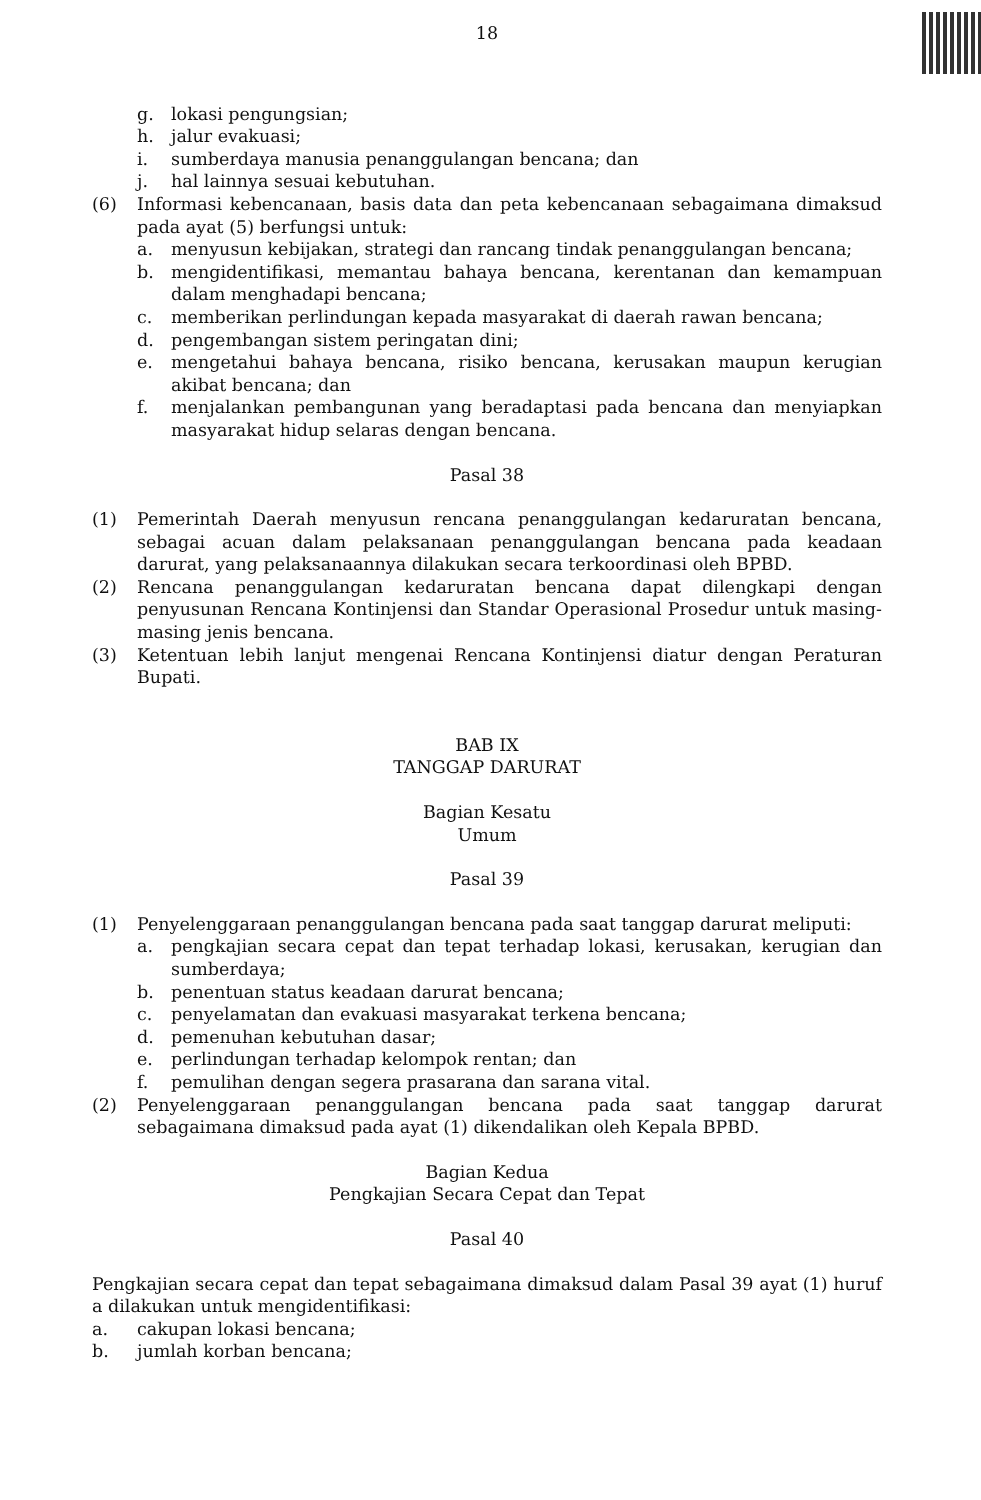18
g. lokasi pengungsian;
h. jalur evakuasi;
i. sumberdaya manusia penanggulangan bencana; dan
j. hal lainnya sesuai kebutuhan.
(6) Informasi kebencanaan, basis data dan peta kebencanaan sebagaimana dimaksud pada ayat (5) berfungsi untuk:
a. menyusun kebijakan, strategi dan rancang tindak penanggulangan bencana;
b. mengidentifikasi, memantau bahaya bencana, kerentanan dan kemampuan dalam menghadapi bencana;
c. memberikan perlindungan kepada masyarakat di daerah rawan bencana;
d. pengembangan sistem peringatan dini;
e. mengetahui bahaya bencana, risiko bencana, kerusakan maupun kerugian akibat bencana; dan
f. menjalankan pembangunan yang beradaptasi pada bencana dan menyiapkan masyarakat hidup selaras dengan bencana.
Pasal 38
(1) Pemerintah Daerah menyusun rencana penanggulangan kedaruratan bencana, sebagai acuan dalam pelaksanaan penanggulangan bencana pada keadaan darurat, yang pelaksanaannya dilakukan secara terkoordinasi oleh BPBD.
(2) Rencana penanggulangan kedaruratan bencana dapat dilengkapi dengan penyusunan Rencana Kontinjensi dan Standar Operasional Prosedur untuk masing-masing jenis bencana.
(3) Ketentuan lebih lanjut mengenai Rencana Kontinjensi diatur dengan Peraturan Bupati.
BAB IX
TANGGAP DARURAT
Bagian Kesatu
Umum
Pasal 39
(1) Penyelenggaraan penanggulangan bencana pada saat tanggap darurat meliputi:
a. pengkajian secara cepat dan tepat terhadap lokasi, kerusakan, kerugian dan sumberdaya;
b. penentuan status keadaan darurat bencana;
c. penyelamatan dan evakuasi masyarakat terkena bencana;
d. pemenuhan kebutuhan dasar;
e. perlindungan terhadap kelompok rentan; dan
f. pemulihan dengan segera prasarana dan sarana vital.
(2) Penyelenggaraan penanggulangan bencana pada saat tanggap darurat sebagaimana dimaksud pada ayat (1) dikendalikan oleh Kepala BPBD.
Bagian Kedua
Pengkajian Secara Cepat dan Tepat
Pasal 40
Pengkajian secara cepat dan tepat sebagaimana dimaksud dalam Pasal 39 ayat (1) huruf a dilakukan untuk mengidentifikasi:
a. cakupan lokasi bencana;
b. jumlah korban bencana;